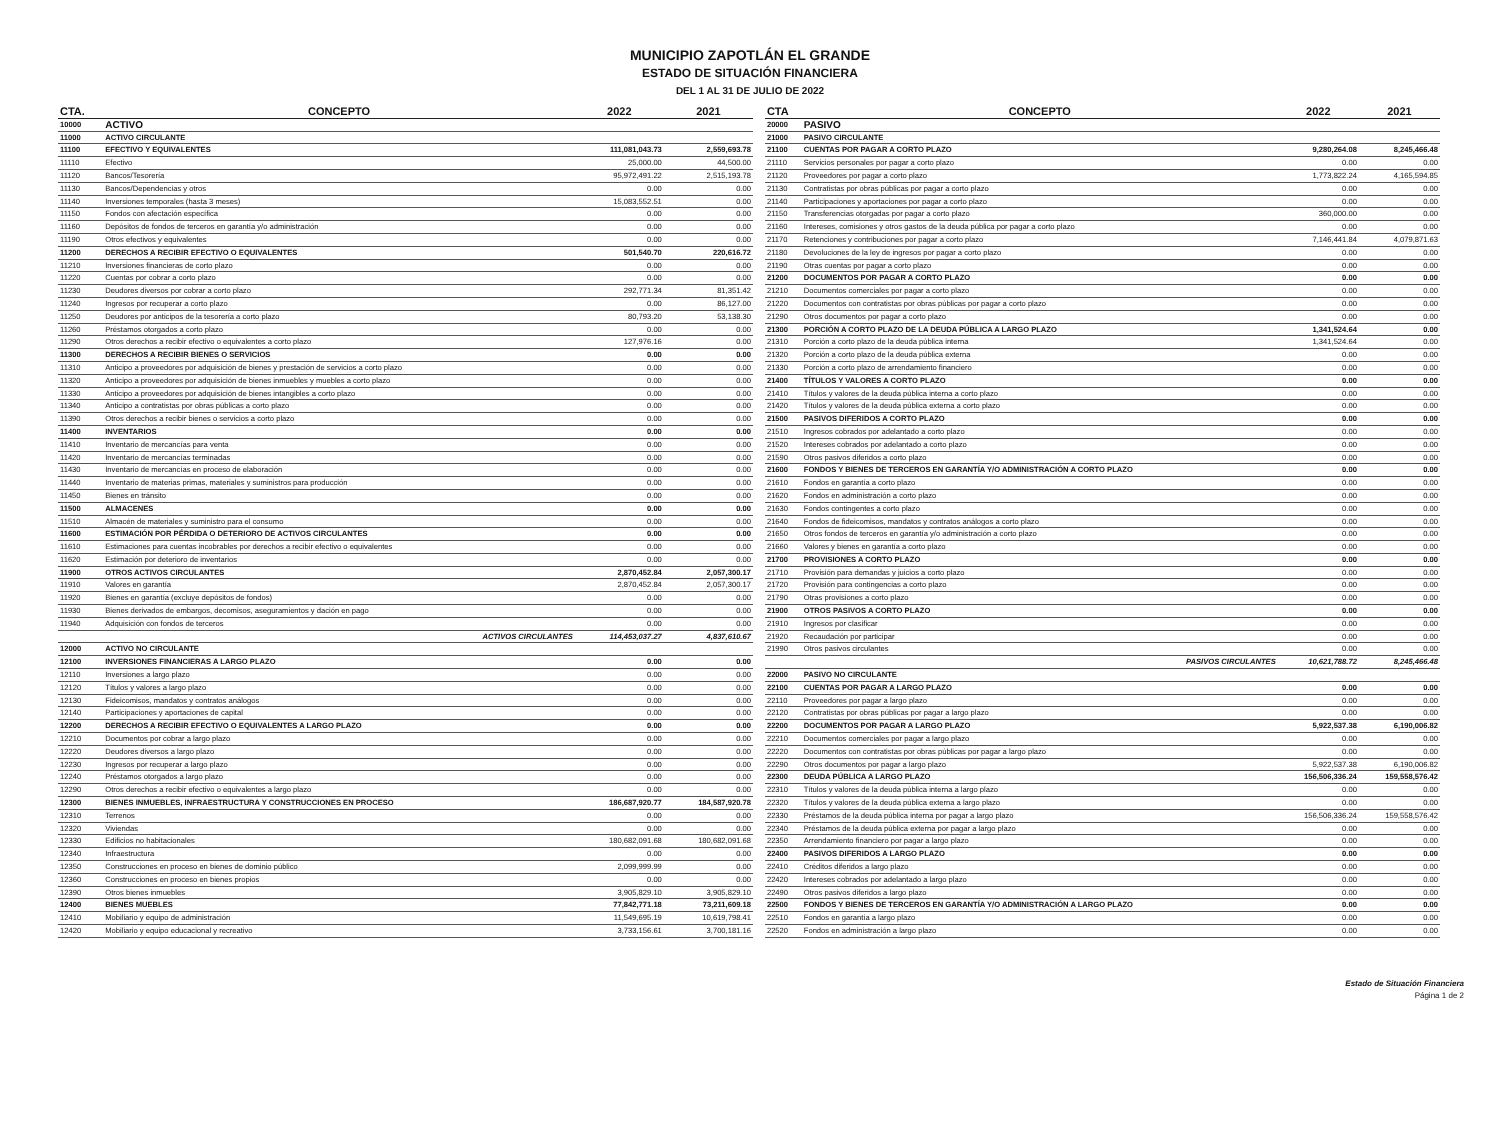MUNICIPIO ZAPOTLÁN EL GRANDE
ESTADO DE SITUACIÓN FINANCIERA
DEL 1 AL 31 DE JULIO DE 2022
| CTA. | CONCEPTO | 2022 | 2021 |
| --- | --- | --- | --- |
| 10000 | ACTIVO | | |
| 11000 | ACTIVO CIRCULANTE | | |
| 11100 | EFECTIVO Y EQUIVALENTES | 111,081,043.73 | 2,559,693.78 |
| 11110 | Efectivo | 25,000.00 | 44,500.00 |
| 11120 | Bancos/Tesorería | 95,972,491.22 | 2,515,193.78 |
| 11130 | Bancos/Dependencias y otros | 0.00 | 0.00 |
| 11140 | Inversiones temporales (hasta 3 meses) | 15,083,552.51 | 0.00 |
| 11150 | Fondos con afectación específica | 0.00 | 0.00 |
| 11160 | Depósitos de fondos de terceros en garantía y/o administración | 0.00 | 0.00 |
| 11190 | Otros efectivos y equivalentes | 0.00 | 0.00 |
| 11200 | DERECHOS A RECIBIR EFECTIVO O EQUIVALENTES | 501,540.70 | 220,616.72 |
| 11210 | Inversiones financieras de corto plazo | 0.00 | 0.00 |
| 11220 | Cuentas por cobrar a corto plazo | 0.00 | 0.00 |
| 11230 | Deudores diversos por cobrar a corto plazo | 292,771.34 | 81,351.42 |
| 11240 | Ingresos por recuperar a corto plazo | 0.00 | 86,127.00 |
| 11250 | Deudores por anticipos de la tesorería a corto plazo | 80,793.20 | 53,138.30 |
| 11260 | Préstamos otorgados a corto plazo | 0.00 | 0.00 |
| 11290 | Otros derechos a recibir efectivo o equivalentes a corto plazo | 127,976.16 | 0.00 |
| 11300 | DERECHOS A RECIBIR BIENES O SERVICIOS | 0.00 | 0.00 |
| 11310 | Anticipo a proveedores por adquisición de bienes y prestación de servicios a corto plazo | 0.00 | 0.00 |
| 11320 | Anticipo a proveedores por adquisición de bienes inmuebles y muebles a corto plazo | 0.00 | 0.00 |
| 11330 | Anticipo a proveedores por adquisición de bienes intangibles a corto plazo | 0.00 | 0.00 |
| 11340 | Anticipo a contratistas por obras públicas a corto plazo | 0.00 | 0.00 |
| 11390 | Otros derechos a recibir bienes o servicios a corto plazo | 0.00 | 0.00 |
| 11400 | INVENTARIOS | 0.00 | 0.00 |
| 11410 | Inventario de mercancías para venta | 0.00 | 0.00 |
| 11420 | Inventario de mercancías terminadas | 0.00 | 0.00 |
| 11430 | Inventario de mercancías en proceso de elaboración | 0.00 | 0.00 |
| 11440 | Inventario de materias primas, materiales y suministros para producción | 0.00 | 0.00 |
| 11450 | Bienes en tránsito | 0.00 | 0.00 |
| 11500 | ALMACENES | 0.00 | 0.00 |
| 11510 | Almacén de materiales y suministro para el consumo | 0.00 | 0.00 |
| 11600 | ESTIMACIÓN POR PÉRDIDA O DETERIORO DE ACTIVOS CIRCULANTES | 0.00 | 0.00 |
| 11610 | Estimaciones para cuentas incobrables por derechos a recibir efectivo o equivalentes | 0.00 | 0.00 |
| 11620 | Estimación por deterioro de inventarios | 0.00 | 0.00 |
| 11900 | OTROS ACTIVOS CIRCULANTES | 2,870,452.84 | 2,057,300.17 |
| 11910 | Valores en garantía | 2,870,452.84 | 2,057,300.17 |
| 11920 | Bienes en garantía (excluye depósitos de fondos) | 0.00 | 0.00 |
| 11930 | Bienes derivados de embargos, decomisos, aseguramientos y dación en pago | 0.00 | 0.00 |
| 11940 | Adquisición con fondos de terceros | 0.00 | 0.00 |
| | ACTIVOS CIRCULANTES | 114,453,037.27 | 4,837,610.67 |
| 12000 | ACTIVO NO CIRCULANTE | | |
| 12100 | INVERSIONES FINANCIERAS A LARGO PLAZO | 0.00 | 0.00 |
| 12110 | Inversiones a largo plazo | 0.00 | 0.00 |
| 12120 | Títulos y valores a largo plazo | 0.00 | 0.00 |
| 12130 | Fideicomisos, mandatos y contratos análogos | 0.00 | 0.00 |
| 12140 | Participaciones y aportaciones de capital | 0.00 | 0.00 |
| 12200 | DERECHOS A RECIBIR EFECTIVO O EQUIVALENTES A LARGO PLAZO | 0.00 | 0.00 |
| 12210 | Documentos por cobrar a largo plazo | 0.00 | 0.00 |
| 12220 | Deudores diversos a largo plazo | 0.00 | 0.00 |
| 12230 | Ingresos por recuperar a largo plazo | 0.00 | 0.00 |
| 12240 | Préstamos otorgados a largo plazo | 0.00 | 0.00 |
| 12290 | Otros derechos a recibir efectivo o equivalentes a largo plazo | 0.00 | 0.00 |
| 12300 | BIENES INMUEBLES, INFRAESTRUCTURA Y CONSTRUCCIONES EN PROCESO | 186,687,920.77 | 184,587,920.78 |
| 12310 | Terrenos | 0.00 | 0.00 |
| 12320 | Viviendas | 0.00 | 0.00 |
| 12330 | Edificios no habitacionales | 180,682,091.68 | 180,682,091.68 |
| 12340 | Infraestructura | 0.00 | 0.00 |
| 12350 | Construcciones en proceso en bienes de dominio público | 2,099,999.99 | 0.00 |
| 12360 | Construcciones en proceso en bienes propios | 0.00 | 0.00 |
| 12390 | Otros bienes inmuebles | 3,905,829.10 | 3,905,829.10 |
| 12400 | BIENES MUEBLES | 77,842,771.18 | 73,211,609.18 |
| 12410 | Mobiliario y equipo de administración | 11,549,695.19 | 10,619,798.41 |
| 12420 | Mobiliario y equipo educacional y recreativo | 3,733,156.61 | 3,700,181.16 |
| CTA | CONCEPTO | 2022 | 2021 |
| --- | --- | --- | --- |
| 20000 | PASIVO | | |
| 21000 | PASIVO CIRCULANTE | | |
| 21100 | CUENTAS POR PAGAR A CORTO PLAZO | 9,280,264.08 | 8,245,466.48 |
| 21110 | Servicios personales por pagar a corto plazo | 0.00 | 0.00 |
| 21120 | Proveedores por pagar a corto plazo | 1,773,822.24 | 4,165,594.85 |
| 21130 | Contratistas por obras públicas por pagar a corto plazo | 0.00 | 0.00 |
| 21140 | Participaciones y aportaciones por pagar a corto plazo | 0.00 | 0.00 |
| 21150 | Transferencias otorgadas por pagar a corto plazo | 360,000.00 | 0.00 |
| 21160 | Intereses, comisiones y otros gastos de la deuda pública por pagar a corto plazo | 0.00 | 0.00 |
| 21170 | Retenciones y contribuciones por pagar a corto plazo | 7,146,441.84 | 4,079,871.63 |
| 21180 | Devoluciones de la ley de ingresos por pagar a corto plazo | 0.00 | 0.00 |
| 21190 | Otras cuentas por pagar a corto plazo | 0.00 | 0.00 |
| 21200 | DOCUMENTOS POR PAGAR A CORTO PLAZO | 0.00 | 0.00 |
| 21210 | Documentos comerciales por pagar a corto plazo | 0.00 | 0.00 |
| 21220 | Documentos con contratistas por obras públicas por pagar a corto plazo | 0.00 | 0.00 |
| 21290 | Otros documentos por pagar a corto plazo | 0.00 | 0.00 |
| 21300 | PORCIÓN A CORTO PLAZO DE LA DEUDA PÚBLICA A LARGO PLAZO | 1,341,524.64 | 0.00 |
| 21310 | Porción a corto plazo de la deuda pública interna | 1,341,524.64 | 0.00 |
| 21320 | Porción a corto plazo de la deuda pública externa | 0.00 | 0.00 |
| 21330 | Porción a corto plazo de arrendamiento financiero | 0.00 | 0.00 |
| 21400 | TÍTULOS Y VALORES A CORTO PLAZO | 0.00 | 0.00 |
| 21410 | Títulos y valores de la deuda pública interna a corto plazo | 0.00 | 0.00 |
| 21420 | Títulos y valores de la deuda pública externa a corto plazo | 0.00 | 0.00 |
| 21500 | PASIVOS DIFERIDOS A CORTO PLAZO | 0.00 | 0.00 |
| 21510 | Ingresos cobrados por adelantado a corto plazo | 0.00 | 0.00 |
| 21520 | Intereses cobrados por adelantado a corto plazo | 0.00 | 0.00 |
| 21590 | Otros pasivos diferidos a corto plazo | 0.00 | 0.00 |
| 21600 | FONDOS Y BIENES DE TERCEROS EN GARANTÍA Y/O ADMINISTRACIÓN A CORTO PLAZO | 0.00 | 0.00 |
| 21610 | Fondos en garantía a corto plazo | 0.00 | 0.00 |
| 21620 | Fondos en administración a corto plazo | 0.00 | 0.00 |
| 21630 | Fondos contingentes a corto plazo | 0.00 | 0.00 |
| 21640 | Fondos de fideicomisos, mandatos y contratos análogos a corto plazo | 0.00 | 0.00 |
| 21650 | Otros fondos de terceros en garantía y/o administración a corto plazo | 0.00 | 0.00 |
| 21660 | Valores y bienes en garantía a corto plazo | 0.00 | 0.00 |
| 21700 | PROVISIONES A CORTO PLAZO | 0.00 | 0.00 |
| 21710 | Provisión para demandas y juicios a corto plazo | 0.00 | 0.00 |
| 21720 | Provisión para contingencias a corto plazo | 0.00 | 0.00 |
| 21790 | Otras provisiones a corto plazo | 0.00 | 0.00 |
| 21900 | OTROS PASIVOS A CORTO PLAZO | 0.00 | 0.00 |
| 21910 | Ingresos por clasificar | 0.00 | 0.00 |
| 21920 | Recaudación por participar | 0.00 | 0.00 |
| 21990 | Otros pasivos circulantes | 0.00 | 0.00 |
| | PASIVOS CIRCULANTES | 10,621,788.72 | 8,245,466.48 |
| 22000 | PASIVO NO CIRCULANTE | | |
| 22100 | CUENTAS POR PAGAR A LARGO PLAZO | 0.00 | 0.00 |
| 22110 | Proveedores por pagar a largo plazo | 0.00 | 0.00 |
| 22120 | Contratistas por obras públicas por pagar a largo plazo | 0.00 | 0.00 |
| 22200 | DOCUMENTOS POR PAGAR A LARGO PLAZO | 5,922,537.38 | 6,190,006.82 |
| 22210 | Documentos comerciales por pagar a largo plazo | 0.00 | 0.00 |
| 22220 | Documentos con contratistas por obras públicas por pagar a largo plazo | 0.00 | 0.00 |
| 22290 | Otros documentos por pagar a largo plazo | 5,922,537.38 | 6,190,006.82 |
| 22300 | DEUDA PÚBLICA A LARGO PLAZO | 156,506,336.24 | 159,558,576.42 |
| 22310 | Títulos y valores de la deuda pública interna a largo plazo | 0.00 | 0.00 |
| 22320 | Títulos y valores de la deuda pública externa a largo plazo | 0.00 | 0.00 |
| 22330 | Préstamos de la deuda pública interna por pagar a largo plazo | 156,506,336.24 | 159,558,576.42 |
| 22340 | Préstamos de la deuda pública externa por pagar a largo plazo | 0.00 | 0.00 |
| 22350 | Arrendamiento financiero por pagar a largo plazo | 0.00 | 0.00 |
| 22400 | PASIVOS DIFERIDOS A LARGO PLAZO | 0.00 | 0.00 |
| 22410 | Créditos diferidos a largo plazo | 0.00 | 0.00 |
| 22420 | Intereses cobrados por adelantado a largo plazo | 0.00 | 0.00 |
| 22490 | Otros pasivos diferidos a largo plazo | 0.00 | 0.00 |
| 22500 | FONDOS Y BIENES DE TERCEROS EN GARANTÍA Y/O ADMINISTRACIÓN A LARGO PLAZO | 0.00 | 0.00 |
| 22510 | Fondos en garantía a largo plazo | 0.00 | 0.00 |
| 22520 | Fondos en administración a largo plazo | 0.00 | 0.00 |
Estado de Situación Financiera
Página 1 de 2